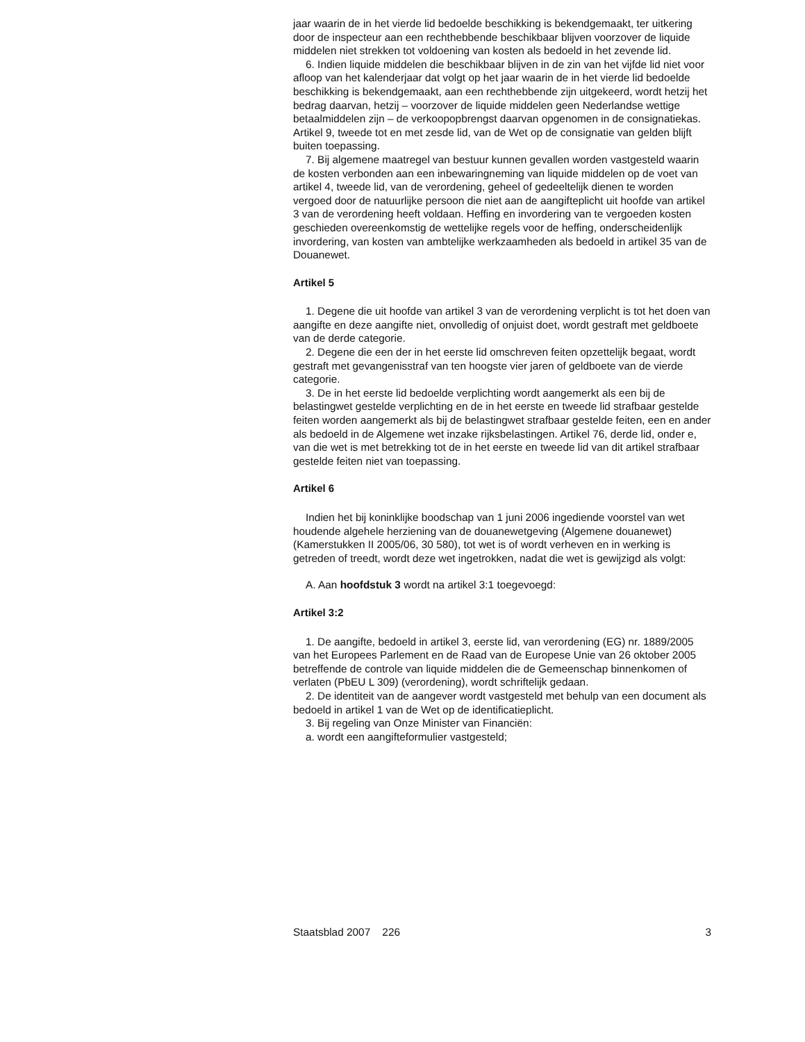jaar waarin de in het vierde lid bedoelde beschikking is bekendgemaakt, ter uitkering door de inspecteur aan een rechthebbende beschikbaar blijven voorzover de liquide middelen niet strekken tot voldoening van kosten als bedoeld in het zevende lid.
6. Indien liquide middelen die beschikbaar blijven in de zin van het vijfde lid niet voor afloop van het kalenderjaar dat volgt op het jaar waarin de in het vierde lid bedoelde beschikking is bekendgemaakt, aan een rechthebbende zijn uitgekeerd, wordt hetzij het bedrag daarvan, hetzij – voorzover de liquide middelen geen Nederlandse wettige betaalmiddelen zijn – de verkoopopbrengst daarvan opgenomen in de consignatiekas. Artikel 9, tweede tot en met zesde lid, van de Wet op de consignatie van gelden blijft buiten toepassing.
7. Bij algemene maatregel van bestuur kunnen gevallen worden vastgesteld waarin de kosten verbonden aan een inbewaringneming van liquide middelen op de voet van artikel 4, tweede lid, van de verordening, geheel of gedeeltelijk dienen te worden vergoed door de natuurlijke persoon die niet aan de aangifteplicht uit hoofde van artikel 3 van de verordening heeft voldaan. Heffing en invordering van te vergoeden kosten geschieden overeenkomstig de wettelijke regels voor de heffing, onderscheidenlijk invordering, van kosten van ambtelijke werkzaamheden als bedoeld in artikel 35 van de Douanewet.
Artikel 5
1. Degene die uit hoofde van artikel 3 van de verordening verplicht is tot het doen van aangifte en deze aangifte niet, onvolledig of onjuist doet, wordt gestraft met geldboete van de derde categorie.
2. Degene die een der in het eerste lid omschreven feiten opzettelijk begaat, wordt gestraft met gevangenisstraf van ten hoogste vier jaren of geldboete van de vierde categorie.
3. De in het eerste lid bedoelde verplichting wordt aangemerkt als een bij de belastingwet gestelde verplichting en de in het eerste en tweede lid strafbaar gestelde feiten worden aangemerkt als bij de belastingwet strafbaar gestelde feiten, een en ander als bedoeld in de Algemene wet inzake rijksbelastingen. Artikel 76, derde lid, onder e, van die wet is met betrekking tot de in het eerste en tweede lid van dit artikel strafbaar gestelde feiten niet van toepassing.
Artikel 6
Indien het bij koninklijke boodschap van 1 juni 2006 ingediende voorstel van wet houdende algehele herziening van de douanewetgeving (Algemene douanewet) (Kamerstukken II 2005/06, 30 580), tot wet is of wordt verheven en in werking is getreden of treedt, wordt deze wet ingetrokken, nadat die wet is gewijzigd als volgt:
A. Aan hoofdstuk 3 wordt na artikel 3:1 toegevoegd:
Artikel 3:2
1. De aangifte, bedoeld in artikel 3, eerste lid, van verordening (EG) nr. 1889/2005 van het Europees Parlement en de Raad van de Europese Unie van 26 oktober 2005 betreffende de controle van liquide middelen die de Gemeenschap binnenkomen of verlaten (PbEU L 309) (verordening), wordt schriftelijk gedaan.
2. De identiteit van de aangever wordt vastgesteld met behulp van een document als bedoeld in artikel 1 van de Wet op de identificatieplicht.
3. Bij regeling van Onze Minister van Financiën:
a. wordt een aangifteformulier vastgesteld;
Staatsblad 2007 226 3